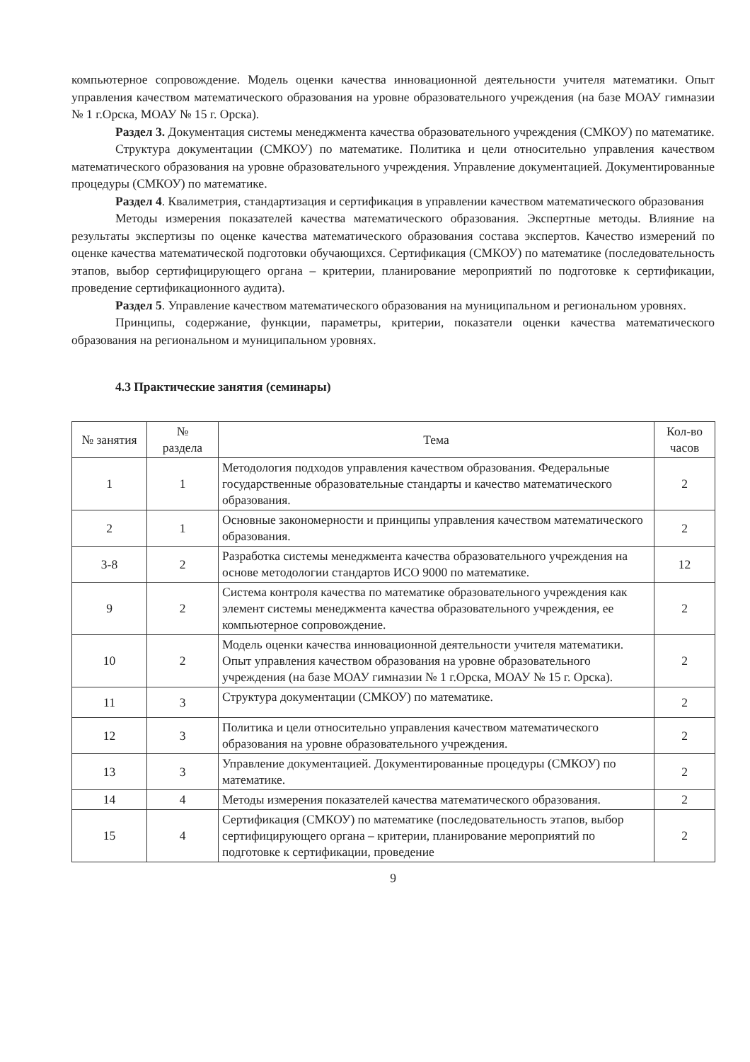компьютерное сопровождение. Модель оценки качества инновационной деятельности учителя математики. Опыт управления качеством математического образования на уровне образовательного учреждения (на базе МОАУ гимназии № 1 г.Орска, МОАУ № 15 г. Орска).
Раздел 3. Документация системы менеджмента качества образовательного учреждения (СМКОУ) по математике.
Структура документации (СМКОУ) по математике. Политика и цели относительно управления качеством математического образования на уровне образовательного учреждения. Управление документацией. Документированные процедуры (СМКОУ) по математике.
Раздел 4. Квалиметрия, стандартизация и сертификация в управлении качеством математического образования
Методы измерения показателей качества математического образования. Экспертные методы. Влияние на результаты экспертизы по оценке качества математического образования состава экспертов. Качество измерений по оценке качества математической подготовки обучающихся. Сертификация (СМКОУ) по математике (последовательность этапов, выбор сертифицирующего органа – критерии, планирование мероприятий по подготовке к сертификации, проведение сертификационного аудита).
Раздел 5. Управление качеством математического образования на муниципальном и региональном уровнях.
Принципы, содержание, функции, параметры, критерии, показатели оценки качества математического образования на региональном и муниципальном уровнях.
4.3 Практические занятия (семинары)
| № занятия | № раздела | Тема | Кол-во часов |
| --- | --- | --- | --- |
| 1 | 1 | Методология подходов управления качеством образования. Федеральные государственные образовательные стандарты и качество математического образования. | 2 |
| 2 | 1 | Основные закономерности и принципы управления качеством математического образования. | 2 |
| 3-8 | 2 | Разработка системы менеджмента качества образовательного учреждения на основе методологии стандартов ИСО 9000 по математике. | 12 |
| 9 | 2 | Система контроля качества по математике образовательного учреждения как элемент системы менеджмента качества образовательного учреждения, ее компьютерное сопровождение. | 2 |
| 10 | 2 | Модель оценки качества инновационной деятельности учителя математики. Опыт управления качеством образования на уровне образовательного учреждения (на базе МОАУ гимназии № 1 г.Орска, МОАУ № 15 г. Орска). | 2 |
| 11 | 3 | Структура документации (СМКОУ) по математике. | 2 |
| 12 | 3 | Политика и цели относительно управления качеством математического образования на уровне образовательного учреждения. | 2 |
| 13 | 3 | Управление документацией. Документированные процедуры (СМКОУ) по математике. | 2 |
| 14 | 4 | Методы измерения показателей качества математического образования. | 2 |
| 15 | 4 | Сертификация (СМКОУ) по математике (последовательность этапов, выбор сертифицирующего органа – критерии, планирование мероприятий по подготовке к сертификации, проведение | 2 |
9